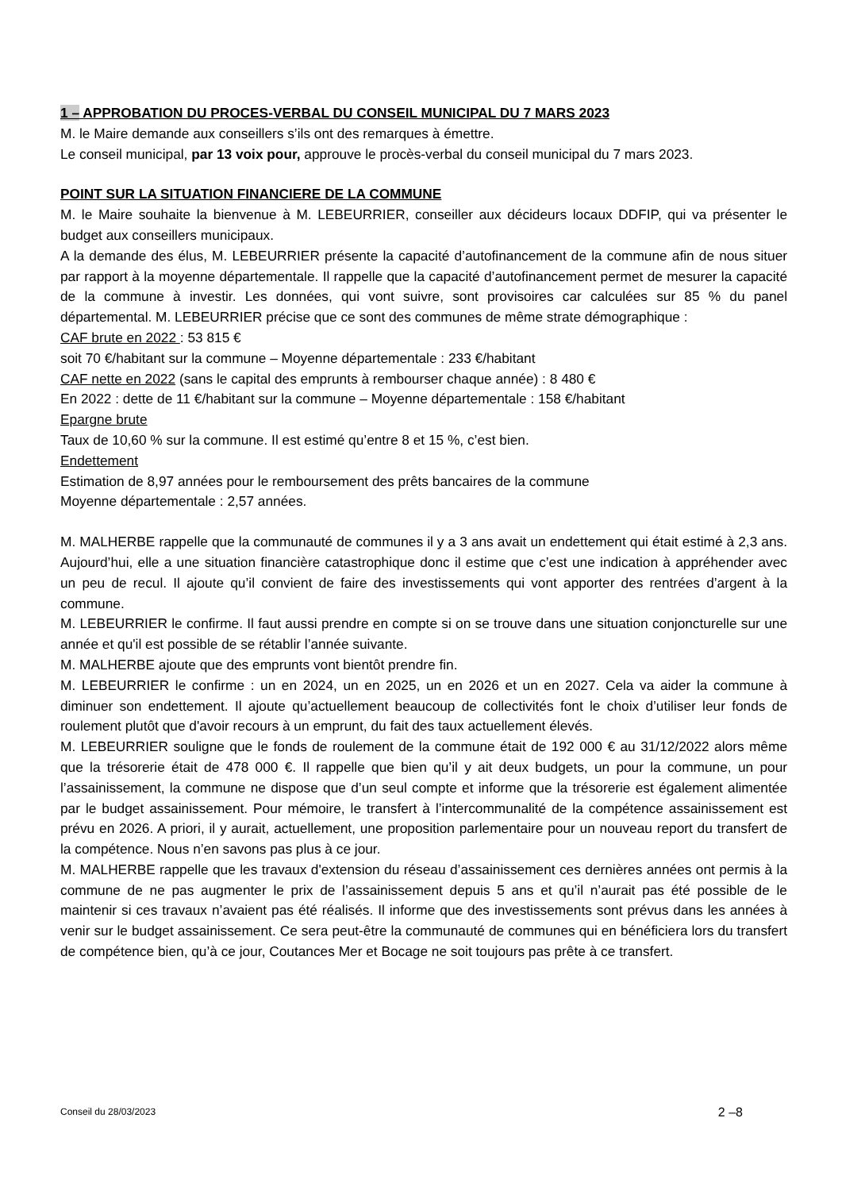1 – APPROBATION DU PROCES-VERBAL DU CONSEIL MUNICIPAL DU 7 MARS 2023
M. le Maire demande aux conseillers s’ils ont des remarques à émettre.
Le conseil municipal, par 13 voix pour, approuve le procès-verbal du conseil municipal du 7 mars 2023.
POINT SUR LA SITUATION FINANCIERE DE LA COMMUNE
M. le Maire souhaite la bienvenue à M. LEBEURRIER, conseiller aux décideurs locaux DDFIP, qui va présenter le budget aux conseillers municipaux.
A la demande des élus, M. LEBEURRIER présente la capacité d’autofinancement de la commune afin de nous situer par rapport à la moyenne départementale. Il rappelle que la capacité d’autofinancement permet de mesurer la capacité de la commune à investir. Les données, qui vont suivre, sont provisoires car calculées sur 85 % du panel départemental. M. LEBEURRIER précise que ce sont des communes de même strate démographique :
CAF brute en 2022 : 53 815 €
soit 70 €/habitant sur la commune – Moyenne départementale : 233 €/habitant
CAF nette en 2022 (sans le capital des emprunts à rembourser chaque année) : 8 480 €
En 2022 : dette de 11 €/habitant sur la commune – Moyenne départementale : 158 €/habitant
Epargne brute
Taux de 10,60 % sur la commune. Il est estimé qu’entre 8 et 15 %, c’est bien.
Endettement
Estimation de 8,97 années pour le remboursement des prêts bancaires de la commune
Moyenne départementale : 2,57 années.
M. MALHERBE rappelle que la communauté de communes il y a 3 ans avait un endettement qui était estimé à 2,3 ans. Aujourd’hui, elle a une situation financière catastrophique donc il estime que c’est une indication à appréhender avec un peu de recul. Il ajoute qu’il convient de faire des investissements qui vont apporter des rentrées d’argent à la commune.
M. LEBEURRIER le confirme. Il faut aussi prendre en compte si on se trouve dans une situation conjoncturelle sur une année et qu'il est possible de se rétablir l’année suivante.
M. MALHERBE ajoute que des emprunts vont bientôt prendre fin.
M. LEBEURRIER le confirme : un en 2024, un en 2025, un en 2026 et un en 2027. Cela va aider la commune à diminuer son endettement. Il ajoute qu’actuellement beaucoup de collectivités font le choix d’utiliser leur fonds de roulement plutôt que d'avoir recours à un emprunt, du fait des taux actuellement élevés.
M. LEBEURRIER souligne que le fonds de roulement de la commune était de 192 000 € au 31/12/2022 alors même que la trésorerie était de 478 000 €. Il rappelle que bien qu’il y ait deux budgets, un pour la commune, un pour l’assainissement, la commune ne dispose que d’un seul compte et informe que la trésorerie est également alimentée par le budget assainissement. Pour mémoire, le transfert à l’intercommunalité de la compétence assainissement est prévu en 2026. A priori, il y aurait, actuellement, une proposition parlementaire pour un nouveau report du transfert de la compétence. Nous n’en savons pas plus à ce jour.
M. MALHERBE rappelle que les travaux d'extension du réseau d’assainissement ces dernières années ont permis à la commune de ne pas augmenter le prix de l’assainissement depuis 5 ans et qu’il n’aurait pas été possible de le maintenir si ces travaux n’avaient pas été réalisés. Il informe que des investissements sont prévus dans les années à venir sur le budget assainissement. Ce sera peut-être la communauté de communes qui en bénéficiera lors du transfert de compétence bien, qu’à ce jour, Coutances Mer et Bocage ne soit toujours pas prête à ce transfert.
Conseil du 28/03/2023 2 –8